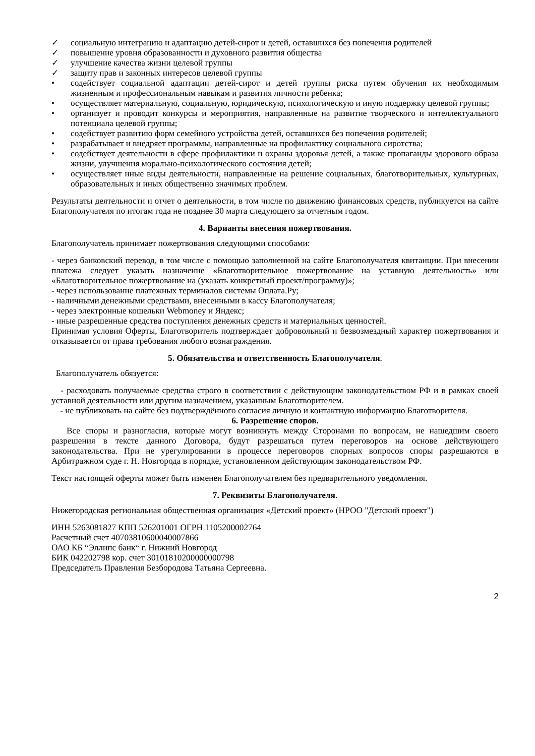✓ социальную интеграцию и адаптацию детей-сирот и детей, оставшихся без попечения родителей
✓ повышение уровня образованности и духовного развития общества
✓ улучшение качества жизни целевой группы
✓ защиту прав и законных интересов целевой группы
• содействует социальной адаптации детей-сирот и детей группы риска путем обучения их необходимым жизненным и профессиональным навыкам и развития личности ребенка;
• осуществляет материальную, социальную, юридическую, психологическую и иную поддержку целевой группы;
• организует и проводит конкурсы и мероприятия, направленные на развитие творческого и интеллектуального потенциала целевой группы;
• содействует развитию форм семейного устройства детей, оставшихся без попечения родителей;
• разрабатывает и внедряет программы, направленные на профилактику социального сиротства;
• содействует деятельности в сфере профилактики и охраны здоровья детей, а также пропаганды здорового образа жизни, улучшения морально-психологического состояния детей;
• осуществляет иные виды деятельности, направленные на решение социальных, благотворительных, культурных, образовательных и иных общественно значимых проблем.
Результаты деятельности и отчет о деятельности, в том числе по движению финансовых средств, публикуется на сайте Благополучателя по итогам года не позднее 30 марта следующего за отчетным годом.
4. Варианты внесения пожертвования.
Благополучатель принимает пожертвования следующими способами:
- через банковский перевод, в том числе с помощью заполненной на сайте Благополучателя квитанции. При внесении платежа следует указать назначение «Благотворительное пожертвование на уставную деятельность» или «Благотворительное пожертвование на (указать конкретный проект/программу)»;
- через использование платежных терминалов системы Оплата.Ру;
- наличными денежными средствами, внесенными в кассу Благополучателя;
- через электронные кошельки Webmoney и Яндекс;
- иные разрешенные средства поступления денежных средств и материальных ценностей.
Принимая условия Оферты, Благотворитель подтверждает добровольный и безвозмездный характер пожертвования и отказывается от права требования любого вознаграждения.
5. Обязательства и ответственность Благополучателя.
Благополучатель обязуется:
- расходовать получаемые средства строго в соответствии с действующим законодательством РФ и в рамках своей уставной деятельности или другим назначением, указанным Благотворителем.
- не публиковать на сайте без подтверждённого согласия личную и контактную информацию Благотворителя.
6. Разрешение споров.
Все споры и разногласия, которые могут возникнуть между Сторонами по вопросам, не нашедшим своего разрешения в тексте данного Договора, будут разрешаться путем переговоров на основе действующего законодательства. При не урегулировании в процессе переговоров спорных вопросов споры разрешаются в Арбитражном суде г. Н. Новгорода в порядке, установленном действующим законодательством РФ.
Текст настоящей оферты может быть изменен Благополучателем без предварительного уведомления.
7. Реквизиты Благополучателя.
Нижегородская региональная общественная организация «Детский проект» (НРОО "Детский проект")
ИНН 5263081827 КПП 526201001 ОГРН 1105200002764
Расчетный счет 40703810600040007866
ОАО КБ “Эллипс банк“ г. Нижний Новгород
БИК 042202798 кор. счет 30101810200000000798
Председатель Правления Безбородова Татьяна Сергеевна.
2